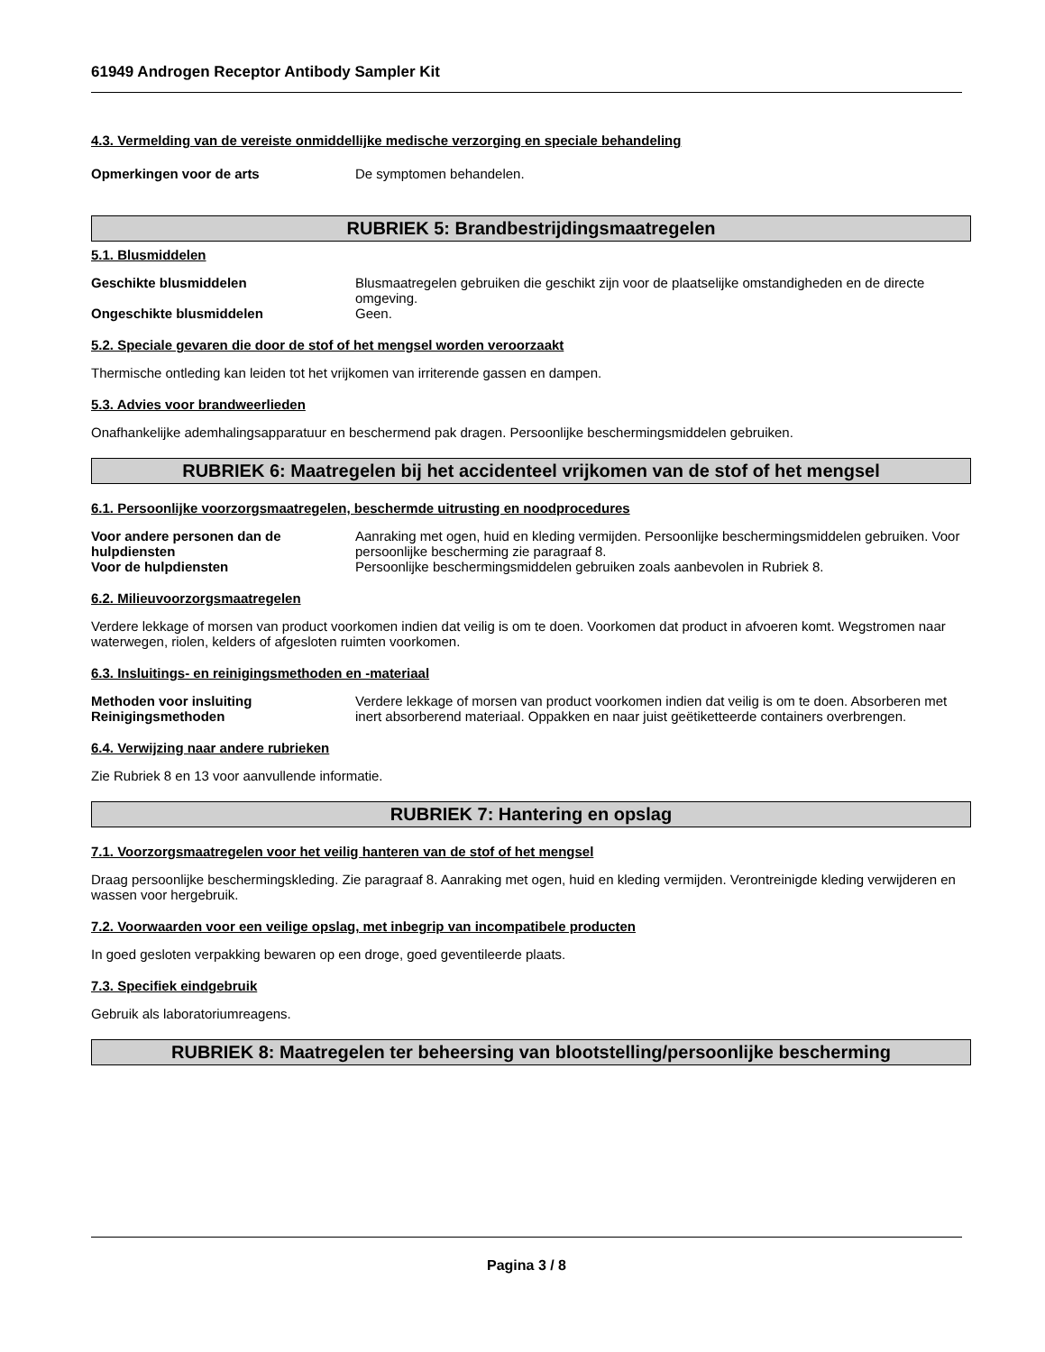61949 Androgen Receptor Antibody Sampler Kit
4.3. Vermelding van de vereiste onmiddellijke medische verzorging en speciale behandeling
Opmerkingen voor de arts De symptomen behandelen.
RUBRIEK 5: Brandbestrijdingsmaatregelen
5.1. Blusmiddelen
Geschikte blusmiddelen Blusmaatregelen gebruiken die geschikt zijn voor de plaatselijke omstandigheden en de directe omgeving.
Ongeschikte blusmiddelen Geen.
5.2. Speciale gevaren die door de stof of het mengsel worden veroorzaakt
Thermische ontleding kan leiden tot het vrijkomen van irriterende gassen en dampen.
5.3. Advies voor brandweerlieden
Onafhankelijke ademhalingsapparatuur en beschermend pak dragen. Persoonlijke beschermingsmiddelen gebruiken.
RUBRIEK 6: Maatregelen bij het accidenteel vrijkomen van de stof of het mengsel
6.1. Persoonlijke voorzorgsmaatregelen, beschermde uitrusting en noodprocedures
Voor andere personen dan de hulpdiensten
Aanraking met ogen, huid en kleding vermijden. Persoonlijke beschermingsmiddelen gebruiken. Voor persoonlijke bescherming zie paragraaf 8.
Voor de hulpdiensten Persoonlijke beschermingsmiddelen gebruiken zoals aanbevolen in Rubriek 8.
6.2. Milieuvoorzorgsmaatregelen
Verdere lekkage of morsen van product voorkomen indien dat veilig is om te doen. Voorkomen dat product in afvoeren komt. Wegstromen naar waterwegen, riolen, kelders of afgesloten ruimten voorkomen.
6.3. Insluitings- en reinigingsmethoden en -materiaal
Methoden voor insluiting
Reinigingsmethoden
Verdere lekkage of morsen van product voorkomen indien dat veilig is om te doen. Absorberen met inert absorberend materiaal. Oppakken en naar juist geëtiketteerde containers overbrengen.
6.4. Verwijzing naar andere rubrieken
Zie Rubriek 8 en 13 voor aanvullende informatie.
RUBRIEK 7: Hantering en opslag
7.1. Voorzorgsmaatregelen voor het veilig hanteren van de stof of het mengsel
Draag persoonlijke beschermingskleding. Zie paragraaf 8. Aanraking met ogen, huid en kleding vermijden. Verontreinigde kleding verwijderen en wassen voor hergebruik.
7.2. Voorwaarden voor een veilige opslag, met inbegrip van incompatibele producten
In goed gesloten verpakking bewaren op een droge, goed geventileerde plaats.
7.3. Specifiek eindgebruik
Gebruik als laboratoriumreagens.
RUBRIEK 8: Maatregelen ter beheersing van blootstelling/persoonlijke bescherming
Pagina 3 / 8